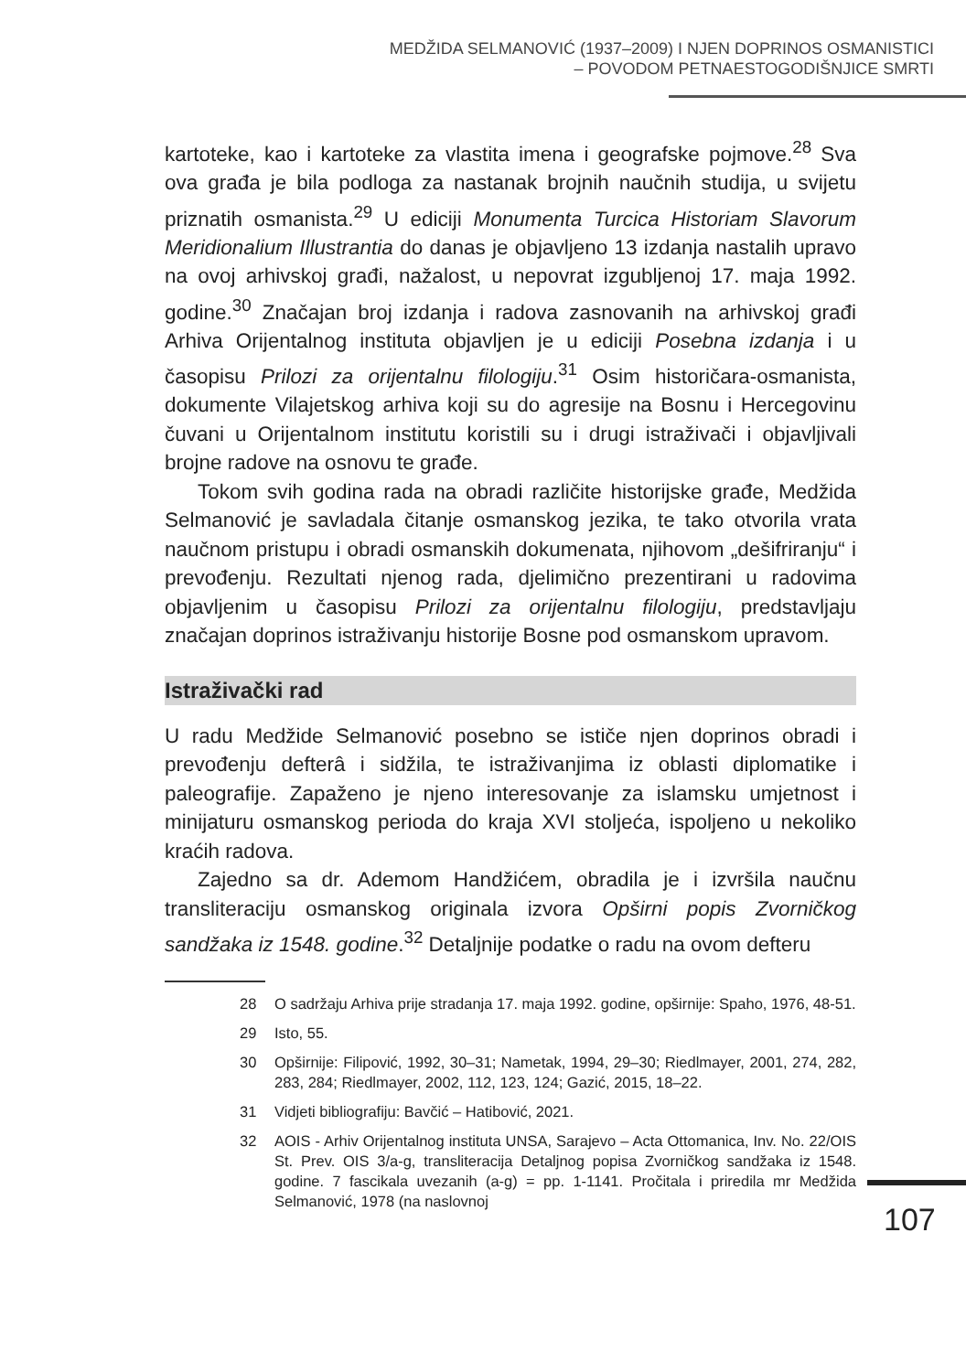MEDŽIDA SELMANOVIĆ (1937–2009) I NJEN DOPRINOS OSMANISTICI
– POVODOM PETNAESTOGODIŠNJICE SMRTI
kartoteke, kao i kartoteke za vlastita imena i geografske pojmove.<sup>28</sup> Sva ova građa je bila podloga za nastanak brojnih naučnih studija, u svijetu priznatih osmanista.<sup>29</sup> U ediciji Monumenta Turcica Historiam Slavorum Meridionalium Illustrantia do danas je objavljeno 13 izdanja nastalih upravo na ovoj arhivskoj građi, nažalost, u nepovrat izgubljenoj 17. maja 1992. godine.<sup>30</sup> Značajan broj izdanja i radova zasnovanih na arhivskoj građi Arhiva Orijentalnog instituta objavljen je u ediciji Posebna izdanja i u časopisu Prilozi za orijentalnu filologiju.<sup>31</sup> Osim historičara-osmanista, dokumente Vilajetskog arhiva koji su do agresije na Bosnu i Hercegovinu čuvani u Orijentalnom institutu koristili su i drugi istraživači i objavljivali brojne radove na osnovu te građe.
Tokom svih godina rada na obradi različite historijske građe, Medžida Selmanović je savladala čitanje osmanskog jezika, te tako otvorila vrata naučnom pristupu i obradi osmanskih dokumenata, njihovom „dešifriranju“ i prevođenju. Rezultati njenog rada, djelimično prezentirani u radovima objavljenim u časopisu Prilozi za orijentalnu filologiju, predstavljaju značajan doprinos istraživanju historije Bosne pod osmanskom upravom.
Istraživački rad
U radu Medžide Selmanović posebno se ističe njen doprinos obradi i prevođenju defterâ i sidžila, te istraživanjima iz oblasti diplomatike i paleografije. Zapaženo je njeno interesovanje za islamsku umjetnost i minijaturu osmanskog perioda do kraja XVI stoljeća, ispoljeno u nekoliko kraćih radova.
Zajedno sa dr. Ademom Handžićem, obradila je i izvršila naučnu transliteraciju osmanskog originala izvora Opširni popis Zvorničkog sandžaka iz 1548. godine.<sup>32</sup> Detaljnije podatke o radu na ovom defteru
28 O sadržaju Arhiva prije stradanja 17. maja 1992. godine, opširnije: Spaho, 1976, 48-51.
29 Isto, 55.
30 Opširnije: Filipović, 1992, 30–31; Nametak, 1994, 29–30; Riedlmayer, 2001, 274, 282, 283, 284; Riedlmayer, 2002, 112, 123, 124; Gazić, 2015, 18–22.
31 Vidjeti bibliografiju: Bavčić – Hatibović, 2021.
32 AOIS - Arhiv Orijentalnog instituta UNSA, Sarajevo – Acta Ottomanica, Inv. No. 22/OIS St. Prev. OIS 3/a-g, transliteracija Detaljnog popisa Zvorničkog sandžaka iz 1548. godine. 7 fascikala uvezanih (a-g) = pp. 1-1141. Pročitala i priredila mr Medžida Selmanović, 1978 (na naslovnoj
107